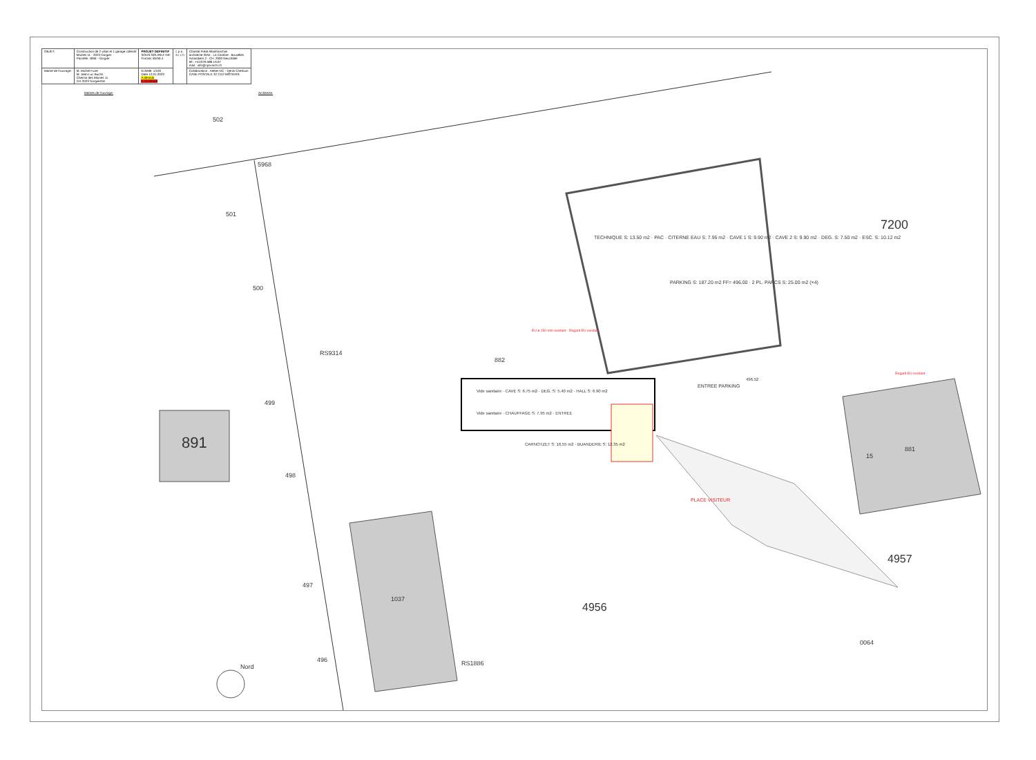| OBJET: | Construction de 2 villas et 1 garage collectif Moines 11 - 2023 Gorgier Parcelle: 4956 - Gorgier | PROJET DEFINITIF SOUS-SOL/REZ INF. Format: 84/59.4 | c p a . a r c h | Chantal Préat Allanfranchini architecte ISAE . La Cambre . Bruxelles Amandiers 2 - CH. 2000 Neuchâtel tél : +41/076.586.16.67 mail : info@cpa-arch.ch |
| Maître de l'ouvrage: | M. Michel Furer M. Jean-Luc Buchs Chemin des Moines 11 CH-2023 Gorgier/NE | Echelle: 1/100 Date 12.01.2023 A démolir A construire | | Collaboration : Atelier-DC - Denis Cherbuin CASE POSTALE 32 2112 MÔTIERS |
Maîtres de l'ouvrage: Architecte:
502
5968
7200
501
500
499
498
497
496
891
1037
881
15
882
RS9314
RS1886
4956
4957
0064
Nord
TECHNIQUE S: 13.50 m2 · PAC · CITERNE EAU S: 7.95 m2 · CAVE 1 S: 9.90 m2 · CAVE 2 S: 9.90 m2 · DEG. S: 7.50 m2 · ESC. S: 10.12 m2
PARKING S: 187.20 m2 FF= 496.00 · 2 PL. PARCS S: 25.00 m2 (×4)
ENTREE PARKING
Vide sanitaire · CAVE S: 6.75 m2 · DEG. S: 5.40 m2 · HALL S: 6.90 m2
Vide sanitaire · CHAUFFAGE S: 7.95 m2 · ENTREE
CARNOTZET S: 16.55 m2 · BUANDERIE S: 12.35 m2
PLACE VISITEUR
EU ø 150 mm existant · Regard EU existant
Regard EU existant
496.52